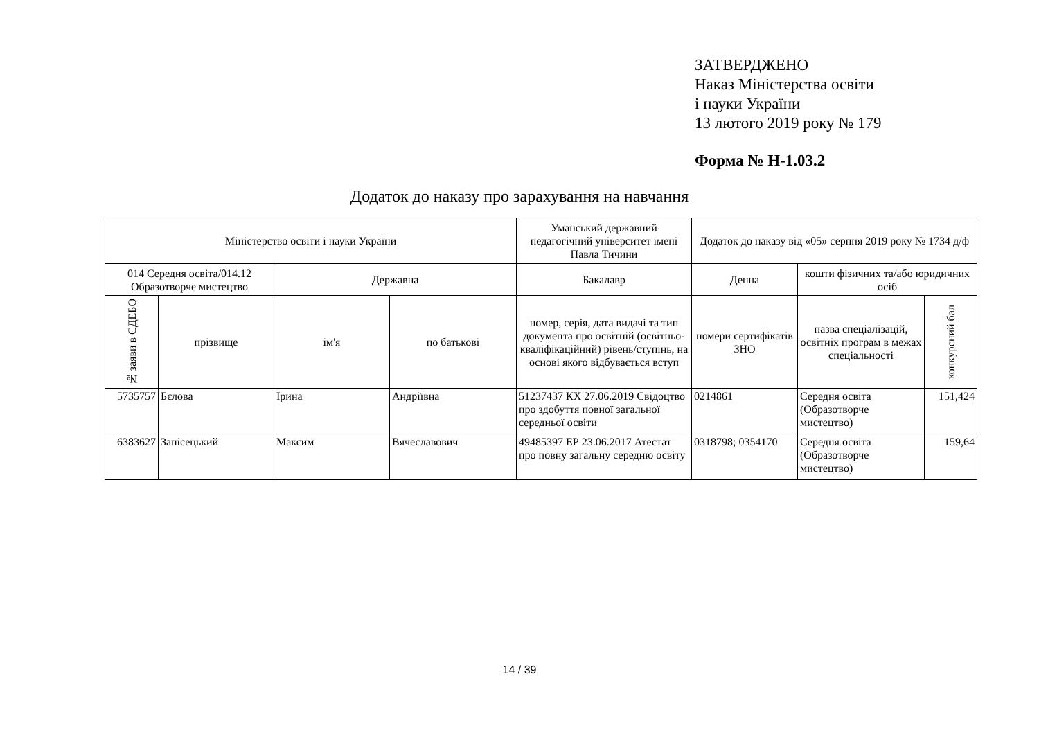ЗАТВЕРДЖЕНО
Наказ Міністерства освіти
і науки України
13 лютого 2019 року № 179
Форма № Н-1.03.2
Додаток до наказу про зарахування на навчання
| Міністерство освіти і науки України | | | | Уманський державний педагогічний університет імені Павла Тичини | Додаток до наказу від «05» серпня 2019 року № 1734 д/ф | | |
| --- | --- | --- | --- | --- | --- | --- | --- |
| 014 Середня освіта/014.12 Образотворче мистецтво | | Державна | | Бакалавр | Денна | кошти фізичних та/або юридичних осіб | |
| № заяви в ЄДЕБО | прізвище | ім'я | по батькові | номер, серія, дата видачі та тип документа про освітній (освітньо-кваліфікаційний) рівень/ступінь, на основі якого відбувається вступ | номери сертифікатів ЗНО | назва спеціалізацій, освітніх програм в межах спеціальності | конкурсний бал |
| 5735757 | Бєлова | Ірина | Андріївна | 51237437 КХ 27.06.2019 Свідоцтво про здобуття повної загальної середньої освіти | 0214861 | Середня освіта (Образотворче мистецтво) | 151,424 |
| 6383627 | Запісецький | Максим | Вячеславович | 49485397 ЕР 23.06.2017 Атестат про повну загальну середню освіту | 0318798; 0354170 | Середня освіта (Образотворче мистецтво) | 159,64 |
14 / 39